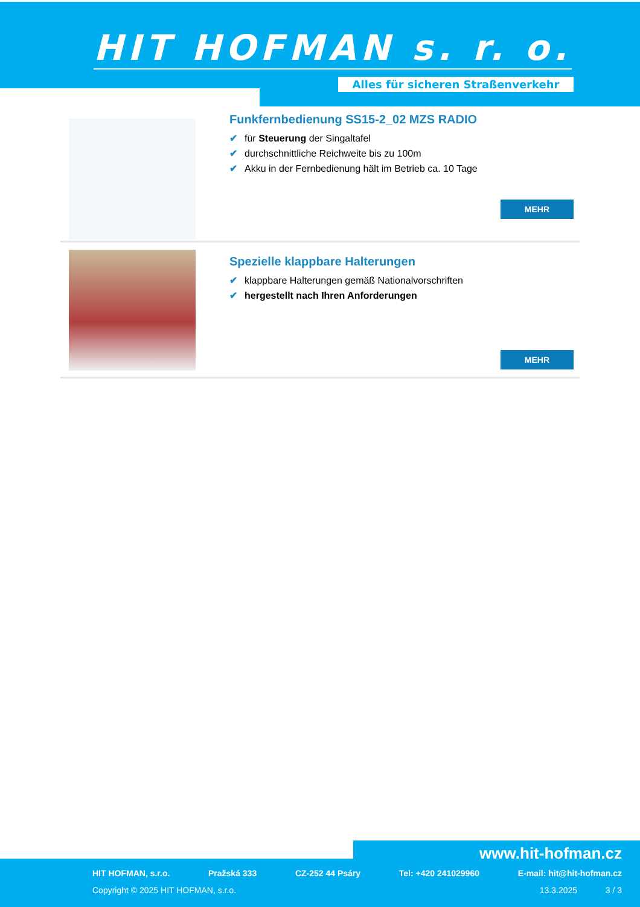HIT HOFMAN s. r. o.
Alles für sicheren Straßenverkehr
Funkfernbedienung SS15-2_02 MZS RADIO
✔ für Steuerung der Singaltafel
✔ durchschnittliche Reichweite bis zu 100m
✔ Akku in der Fernbedienung hält im Betrieb ca. 10 Tage
MEHR
Spezielle klappbare Halterungen
✔ klappbare Halterungen gemäß Nationalvorschriften
✔ hergestellt nach Ihren Anforderungen
MEHR
www.hit-hofman.cz
HIT HOFMAN, s.r.o. Pražská 333 CZ-252 44 Psáry Tel: +420 241029960 E-mail: hit@hit-hofman.cz
Copyright © 2025 HIT HOFMAN, s.r.o. 13.3.2025 3 / 3